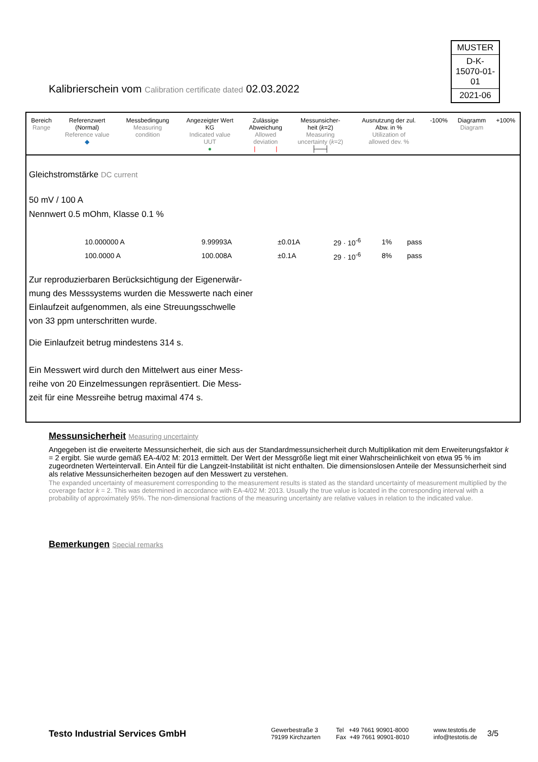MUSTER
D-K-
15070-01-01
2021-06
Kalibrierschein vom Calibration certificate dated 02.03.2022
| Bereich Range | Referenzwert (Normal) Reference value ◆ | Messbedingung Measuring condition | Angezeigter Wert KG Indicated value UUT ● | Zulässige Abweichung Allowed deviation / / | Messunsicher- heit ( k =2) Measuring uncertainty ( k =2) ├──┤ | Ausnutzung der zul. Abw. in % Utilization of allowed dev. % | -100% | Diagramm Diagram | +100% |
Gleichstromstärke DC current
50 mV / 100 A
Nennwert 0.5 mOhm, Klasse 0.1 %
| 10.000000 A | 9.99993A | ±0.01A | 29 · 10<sup>-6</sup> | 1% | pass |
| 100.0000 A | 100.008A | ±0.1A | 29 · 10<sup>-6</sup> | 8% | pass |
Zur reproduzierbaren Berücksichtigung der Eigenerwär-
mung des Messsystems wurden die Messwerte nach einer
Einlaufzeit aufgenommen, als eine Streuungsschwelle
von 33 ppm unterschritten wurde.
Die Einlaufzeit betrug mindestens 314 s.
Ein Messwert wird durch den Mittelwert aus einer Mess-
reihe von 20 Einzelmessungen repräsentiert. Die Mess-
zeit für eine Messreihe betrug maximal 474 s.
Messunsicherheit Measuring uncertainty
Angegeben ist die erweiterte Messunsicherheit, die sich aus der Standardmessunsicherheit durch Multiplikation mit dem Erweiterungsfaktor k = 2 ergibt. Sie wurde gemäß EA-4/02 M: 2013 ermittelt. Der Wert der Messgröße liegt mit einer Wahrscheinlichkeit von etwa 95 % im zugeordneten Werteintervall. Ein Anteil für die Langzeit-Instabilität ist nicht enthalten. Die dimensionslosen Anteile der Messunsicherheit sind als relative Messunsicherheiten bezogen auf den Messwert zu verstehen.
The expanded uncertainty of measurement corresponding to the measurement results is stated as the standard uncertainty of measurement multiplied by the coverage factor k = 2. This was determined in accordance with EA-4/02 M: 2013. Usually the true value is located in the corresponding interval with a probability of approximately 95%. The non-dimensional fractions of the measuring uncertainty are relative values in relation to the indicated value.
Bemerkungen Special remarks
Testo Industrial Services GmbH
Gewerbestraße 3
79199 Kirchzarten
Tel +49 7661 90901-8000
Fax +49 7661 90901-8010
www.testotis.de
info@testotis.de
3/5